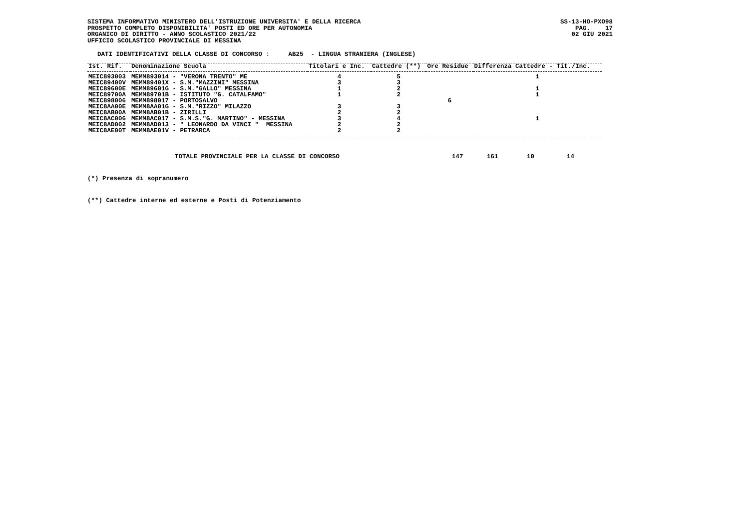SISTEMA INFORMATIVO MINISTERO DELL'ISTRUZIONE UNIVERSITA' E DELLA RICERCA
PROSPETTO COMPLETO DISPONIBILITA' POSTI ED ORE PER AUTONOMIA
ORGANICO DI DIRITTO - ANNO SCOLASTICO 2021/22
UFFICIO SCOLASTICO PROVINCIALE DI MESSINA
SS-13-HO-PXO98
PAG. 17
02 GIU 2021
DATI IDENTIFICATIVI DELLA CLASSE DI CONCORSO : AB25 - LINGUA STRANIERA (INGLESE)
| Ist. Rif. | Denominazione Scuola | Titolari e Inc. | Cattedre (**) | Ore Residue | Differenza Cattedre - Tit./Inc. |
| --- | --- | --- | --- | --- | --- |
| MEIC893003 | MEMM893014 - "VERONA TRENTO" ME | 4 | 5 | | 1 |
| MEIC89400V | MEMM89401X - S.M."MAZZINI" MESSINA | 3 | 3 | | |
| MEIC89600E | MEMM89601G - S.M."GALLO" MESSINA | 1 | 2 | | 1 |
| MEIC89700A | MEMM89701B - ISTITUTO "G. CATALFAMO" | 1 | 2 | | 1 |
| MEIC898006 | MEMM898017 - PORTOSALVO | | | 6 | |
| MEIC8AA00E | MEMM8AA01G - S.M."RIZZO" MILAZZO | 3 | 3 | | |
| MEIC8AB00A | MEMM8AB01B - ZIRILLI | 2 | 2 | | |
| MEIC8AC006 | MEMM8AC017 - S.M.S."G. MARTINO" - MESSINA | 3 | 4 | | 1 |
| MEIC8AD002 | MEMM8AD013 - " LEONARDO DA VINCI " MESSINA | 2 | 2 | | |
| MEIC8AE00T | MEMM8AE01V - PETRARCA | 2 | 2 | | |
TOTALE PROVINCIALE PER LA CLASSE DI CONCORSO 147 161 10 14
(*) Presenza di sopranumero
(**) Cattedre interne ed esterne e Posti di Potenziamento